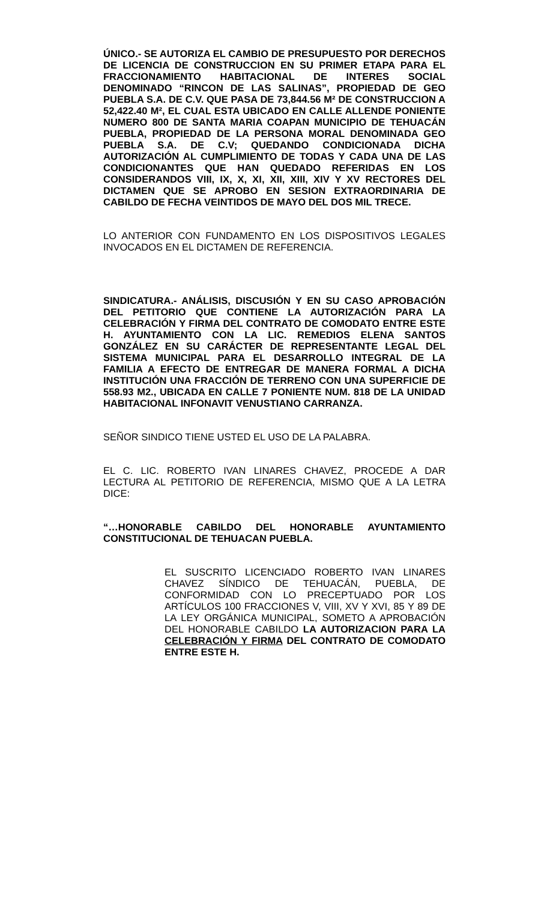ÚNICO.- SE AUTORIZA EL CAMBIO DE PRESUPUESTO POR DERECHOS DE LICENCIA DE CONSTRUCCION EN SU PRIMER ETAPA PARA EL FRACCIONAMIENTO HABITACIONAL DE INTERES SOCIAL DENOMINADO “RINCON DE LAS SALINAS”, PROPIEDAD DE GEO PUEBLA S.A. DE C.V. QUE PASA DE 73,844.56 M² DE CONSTRUCCION A 52,422.40 M², EL CUAL ESTA UBICADO EN CALLE ALLENDE PONIENTE NUMERO 800 DE SANTA MARIA COAPAN MUNICIPIO DE TEHUACÁN PUEBLA, PROPIEDAD DE LA PERSONA MORAL DENOMINADA GEO PUEBLA S.A. DE C.V; QUEDANDO CONDICIONADA DICHA AUTORIZACIÓN AL CUMPLIMIENTO DE TODAS Y CADA UNA DE LAS CONDICIONANTES QUE HAN QUEDADO REFERIDAS EN LOS CONSIDERANDOS VIII, IX, X, XI, XII, XIII, XIV Y XV RECTORES DEL DICTAMEN QUE SE APROBO EN SESION EXTRAORDINARIA DE CABILDO DE FECHA VEINTIDOS DE MAYO DEL DOS MIL TRECE.
LO ANTERIOR CON FUNDAMENTO EN LOS DISPOSITIVOS LEGALES INVOCADOS EN EL DICTAMEN DE REFERENCIA.
SINDICATURA.- ANÁLISIS, DISCUSIÓN Y EN SU CASO APROBACIÓN DEL PETITORIO QUE CONTIENE LA AUTORIZACIÓN PARA LA CELEBRACIÓN Y FIRMA DEL CONTRATO DE COMODATO ENTRE ESTE H. AYUNTAMIENTO CON LA LIC. REMEDIOS ELENA SANTOS GONZÁLEZ EN SU CARÁCTER DE REPRESENTANTE LEGAL DEL SISTEMA MUNICIPAL PARA EL DESARROLLO INTEGRAL DE LA FAMILIA A EFECTO DE ENTREGAR DE MANERA FORMAL A DICHA INSTITUCIÓN UNA FRACCIÓN DE TERRENO CON UNA SUPERFICIE DE 558.93 M2., UBICADA EN CALLE 7 PONIENTE NUM. 818 DE LA UNIDAD HABITACIONAL INFONAVIT VENUSTIANO CARRANZA.
SEÑOR SINDICO TIENE USTED EL USO DE LA PALABRA.
EL C. LIC. ROBERTO IVAN LINARES CHAVEZ, PROCEDE A DAR LECTURA AL PETITORIO DE REFERENCIA, MISMO QUE A LA LETRA DICE:
“…HONORABLE CABILDO DEL HONORABLE AYUNTAMIENTO CONSTITUCIONAL DE TEHUACAN PUEBLA.
EL SUSCRITO LICENCIADO ROBERTO IVAN LINARES CHAVEZ SÍNDICO DE TEHUACÁN, PUEBLA, DE CONFORMIDAD CON LO PRECEPTUADO POR LOS ARTÍCULOS 100 FRACCIONES V, VIII, XV Y XVI, 85 Y 89 DE LA LEY ORGÁNICA MUNICIPAL, SOMETO A APROBACIÓN DEL HONORABLE CABILDO LA AUTORIZACION PARA LA CELEBRACIÓN Y FIRMA DEL CONTRATO DE COMODATO ENTRE ESTE H.